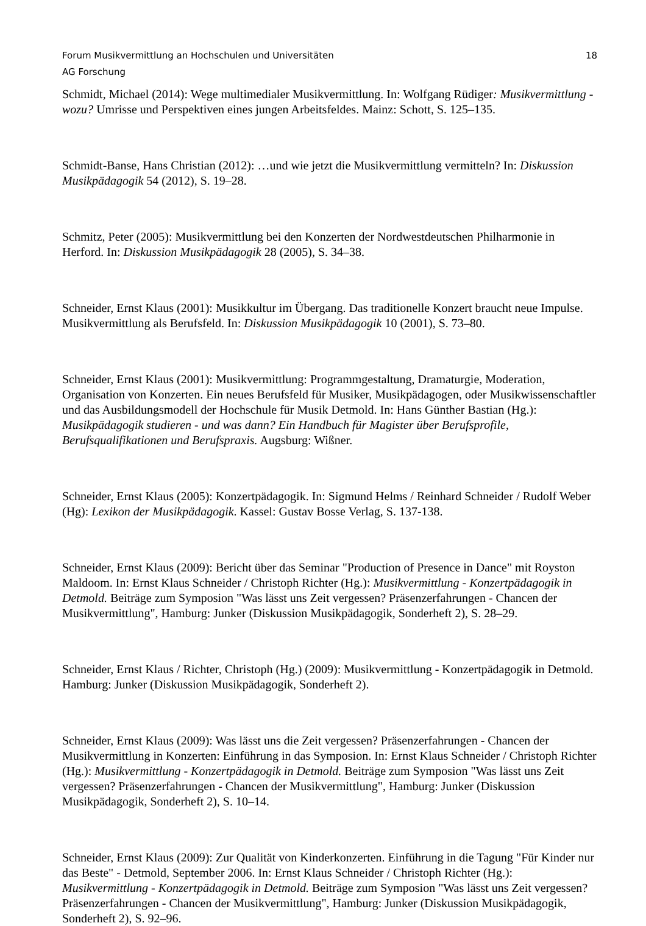Forum Musikvermittlung an Hochschulen und Universitäten 18
AG Forschung
Schmidt, Michael (2014): Wege multimedialer Musikvermittlung. In: Wolfgang Rüdiger: Musikvermittlung - wozu? Umrisse und Perspektiven eines jungen Arbeitsfeldes. Mainz: Schott, S. 125–135.
Schmidt-Banse, Hans Christian (2012): …und wie jetzt die Musikvermittlung vermitteln? In: Diskussion Musikpädagogik 54 (2012), S. 19–28.
Schmitz, Peter (2005): Musikvermittlung bei den Konzerten der Nordwestdeutschen Philharmonie in Herford. In: Diskussion Musikpädagogik 28 (2005), S. 34–38.
Schneider, Ernst Klaus (2001): Musikkultur im Übergang. Das traditionelle Konzert braucht neue Impulse. Musikvermittlung als Berufsfeld. In: Diskussion Musikpädagogik 10 (2001), S. 73–80.
Schneider, Ernst Klaus (2001): Musikvermittlung: Programmgestaltung, Dramaturgie, Moderation, Organisation von Konzerten. Ein neues Berufsfeld für Musiker, Musikpädagogen, oder Musikwissenschaftler und das Ausbildungsmodell der Hochschule für Musik Detmold. In: Hans Günther Bastian (Hg.): Musikpädagogik studieren - und was dann? Ein Handbuch für Magister über Berufsprofile, Berufsqualifikationen und Berufspraxis. Augsburg: Wißner.
Schneider, Ernst Klaus (2005): Konzertpädagogik. In: Sigmund Helms / Reinhard Schneider / Rudolf Weber (Hg): Lexikon der Musikpädagogik. Kassel: Gustav Bosse Verlag, S. 137-138.
Schneider, Ernst Klaus (2009): Bericht über das Seminar "Production of Presence in Dance" mit Royston Maldoom. In: Ernst Klaus Schneider / Christoph Richter (Hg.): Musikvermittlung - Konzertpädagogik in Detmold. Beiträge zum Symposion "Was lässt uns Zeit vergessen? Präsenzerfahrungen - Chancen der Musikvermittlung", Hamburg: Junker (Diskussion Musikpädagogik, Sonderheft 2), S. 28–29.
Schneider, Ernst Klaus / Richter, Christoph (Hg.) (2009): Musikvermittlung - Konzertpädagogik in Detmold. Hamburg: Junker (Diskussion Musikpädagogik, Sonderheft 2).
Schneider, Ernst Klaus (2009): Was lässt uns die Zeit vergessen? Präsenzerfahrungen - Chancen der Musikvermittlung in Konzerten: Einführung in das Symposion. In: Ernst Klaus Schneider / Christoph Richter (Hg.): Musikvermittlung - Konzertpädagogik in Detmold. Beiträge zum Symposion "Was lässt uns Zeit vergessen? Präsenzerfahrungen - Chancen der Musikvermittlung", Hamburg: Junker (Diskussion Musikpädagogik, Sonderheft 2), S. 10–14.
Schneider, Ernst Klaus (2009): Zur Qualität von Kinderkonzerten. Einführung in die Tagung "Für Kinder nur das Beste" - Detmold, September 2006. In: Ernst Klaus Schneider / Christoph Richter (Hg.): Musikvermittlung - Konzertpädagogik in Detmold. Beiträge zum Symposion "Was lässt uns Zeit vergessen? Präsenzerfahrungen - Chancen der Musikvermittlung", Hamburg: Junker (Diskussion Musikpädagogik, Sonderheft 2), S. 92–96.